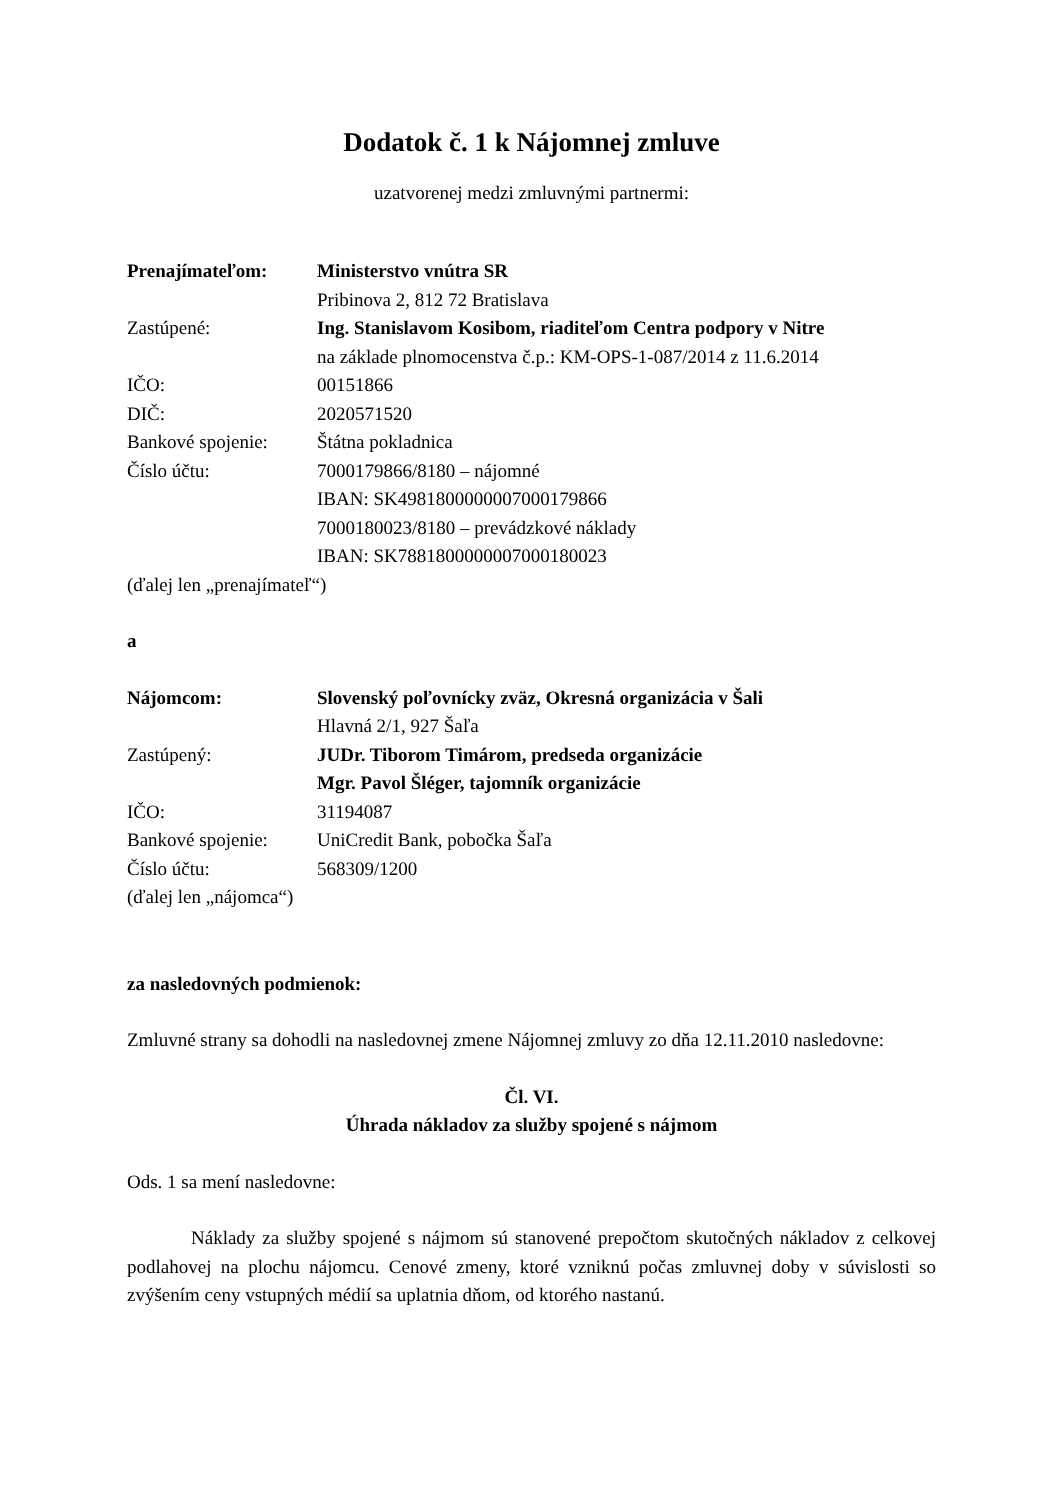Dodatok č. 1 k Nájomnej zmluve
uzatvorenej medzi zmluvnými partnermi:
| Prenajímateľom: | Ministerstvo vnútra SR |
| | Pribinova 2, 812 72 Bratislava |
| Zastúpené: | Ing. Stanislavom Kosibom, riaditeľom Centra podpory v Nitre |
| | na základe plnomocenstva č.p.: KM-OPS-1-087/2014 z 11.6.2014 |
| IČO: | 00151866 |
| DIČ: | 2020571520 |
| Bankové spojenie: | Štátna pokladnica |
| Číslo účtu: | 7000179866/8180 – nájomné |
| | IBAN: SK4981800000007000179866 |
| | 7000180023/8180 – prevádzkové náklady |
| | IBAN: SK7881800000007000180023 |
(ďalej len „prenajímateľ“)
a
| Nájomcom: | Slovenský poľovnícky zväz, Okresná organizácia v Šali |
| | Hlavná 2/1, 927 Šaľa |
| Zastúpený: | JUDr. Tiborom Timárom, predseda organizácie |
| | Mgr. Pavol Šléger, tajomník organizácie |
| IČO: | 31194087 |
| Bankové spojenie: | UniCredit Bank, pobočka Šaľa |
| Číslo účtu: | 568309/1200 |
(ďalej len „nájomca“)
za nasledovných podmienok:
Zmluvné strany sa dohodli na nasledovnej zmene Nájomnej zmluvy zo dňa 12.11.2010 nasledovne:
Čl. VI.
Úhrada nákladov za služby spojené s nájmom
Ods. 1 sa mení nasledovne:
Náklady za služby spojené s nájmom sú stanovené prepočtom skutočných nákladov z celkovej podlahovej na plochu nájomcu. Cenové zmeny, ktoré vzniknú počas zmluvnej doby v súvislosti so zvýšením ceny vstupných médií sa uplatnia dňom, od ktorého nastanú.